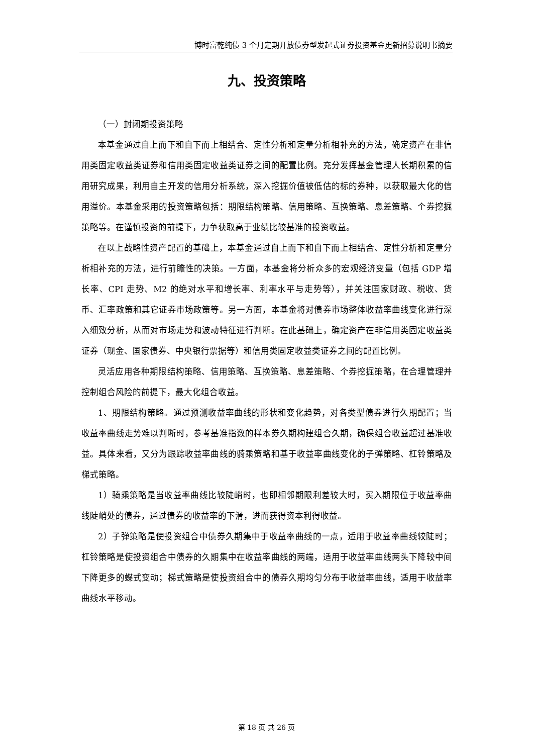博时富乾纯债 3 个月定期开放债券型发起式证券投资基金更新招募说明书摘要
九、投资策略
（一）封闭期投资策略
本基金通过自上而下和自下而上相结合、定性分析和定量分析相补充的方法，确定资产在非信用类固定收益类证券和信用类固定收益类证券之间的配置比例。充分发挥基金管理人长期积累的信用研究成果，利用自主开发的信用分析系统，深入挖掘价值被低估的标的券种，以获取最大化的信用溢价。本基金采用的投资策略包括：期限结构策略、信用策略、互换策略、息差策略、个券挖掘策略等。在谨慎投资的前提下，力争获取高于业绩比较基准的投资收益。
在以上战略性资产配置的基础上，本基金通过自上而下和自下而上相结合、定性分析和定量分析相补充的方法，进行前瞻性的决策。一方面，本基金将分析众多的宏观经济变量（包括 GDP 增长率、CPI 走势、M2 的绝对水平和增长率、利率水平与走势等），并关注国家财政、税收、货币、汇率政策和其它证券市场政策等。另一方面，本基金将对债券市场整体收益率曲线变化进行深入细致分析，从而对市场走势和波动特征进行判断。在此基础上，确定资产在非信用类固定收益类证券（现金、国家债券、中央银行票据等）和信用类固定收益类证券之间的配置比例。
灵活应用各种期限结构策略、信用策略、互换策略、息差策略、个券挖掘策略，在合理管理并控制组合风险的前提下，最大化组合收益。
1、期限结构策略。通过预测收益率曲线的形状和变化趋势，对各类型债券进行久期配置；当收益率曲线走势难以判断时，参考基准指数的样本券久期构建组合久期，确保组合收益超过基准收益。具体来看，又分为跟踪收益率曲线的骑乘策略和基于收益率曲线变化的子弹策略、杠铃策略及梯式策略。
1）骑乘策略是当收益率曲线比较陡峭时，也即相邻期限利差较大时，买入期限位于收益率曲线陡峭处的债券，通过债券的收益率的下滑，进而获得资本利得收益。
2）子弹策略是使投资组合中债券久期集中于收益率曲线的一点，适用于收益率曲线较陡时；杠铃策略是使投资组合中债券的久期集中在收益率曲线的两端，适用于收益率曲线两头下降较中间下降更多的蝶式变动；梯式策略是使投资组合中的债券久期均匀分布于收益率曲线，适用于收益率曲线水平移动。
第 18 页 共 26 页